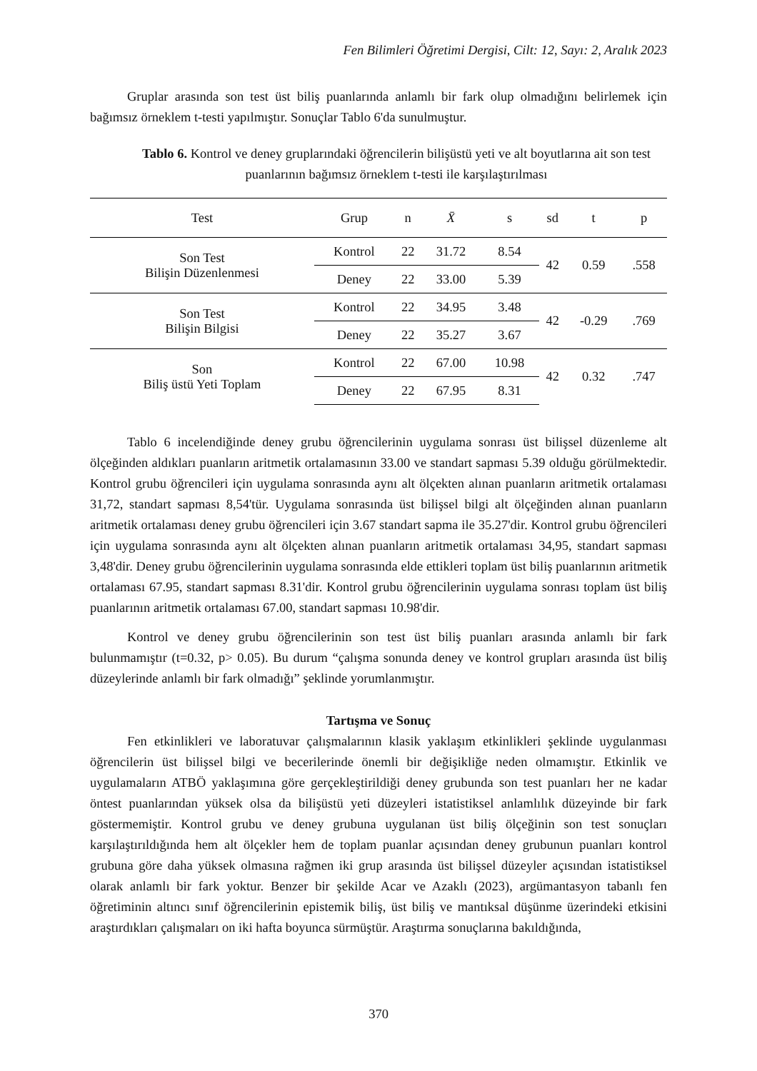Fen Bilimleri Öğretimi Dergisi, Cilt: 12, Sayı: 2, Aralık 2023
Gruplar arasında son test üst biliş puanlarında anlamlı bir fark olup olmadığını belirlemek için bağımsız örneklem t-testi yapılmıştır. Sonuçlar Tablo 6'da sunulmuştur.
Tablo 6. Kontrol ve deney gruplarındaki öğrencilerin bilişüstü yeti ve alt boyutlarına ait son test puanlarının bağımsız örneklem t-testi ile karşılaştırılması
| Test | Grup | n | X̄ | s | sd | t | p |
| --- | --- | --- | --- | --- | --- | --- | --- |
| Son Test Bilişin Düzenlenmesi | Kontrol | 22 | 31.72 | 8.54 | 42 | 0.59 | .558 |
| | Deney | 22 | 33.00 | 5.39 | | | |
| Son Test Bilişin Bilgisi | Kontrol | 22 | 34.95 | 3.48 | 42 | -0.29 | .769 |
| | Deney | 22 | 35.27 | 3.67 | | | |
| Son Biliş üstü Yeti Toplam | Kontrol | 22 | 67.00 | 10.98 | 42 | 0.32 | .747 |
| | Deney | 22 | 67.95 | 8.31 | | | |
Tablo 6 incelendiğinde deney grubu öğrencilerinin uygulama sonrası üst bilişsel düzenleme alt ölçeğinden aldıkları puanların aritmetik ortalamasının 33.00 ve standart sapması 5.39 olduğu görülmektedir. Kontrol grubu öğrencileri için uygulama sonrasında aynı alt ölçekten alınan puanların aritmetik ortalaması 31,72, standart sapması 8,54'tür. Uygulama sonrasında üst bilişsel bilgi alt ölçeğinden alınan puanların aritmetik ortalaması deney grubu öğrencileri için 3.67 standart sapma ile 35.27'dir. Kontrol grubu öğrencileri için uygulama sonrasında aynı alt ölçekten alınan puanların aritmetik ortalaması 34,95, standart sapması 3,48'dir. Deney grubu öğrencilerinin uygulama sonrasında elde ettikleri toplam üst biliş puanlarının aritmetik ortalaması 67.95, standart sapması 8.31'dir. Kontrol grubu öğrencilerinin uygulama sonrası toplam üst biliş puanlarının aritmetik ortalaması 67.00, standart sapması 10.98'dir.
Kontrol ve deney grubu öğrencilerinin son test üst biliş puanları arasında anlamlı bir fark bulunmamıştır (t=0.32, p> 0.05). Bu durum “çalışma sonunda deney ve kontrol grupları arasında üst biliş düzeylerinde anlamlı bir fark olmadığı” şeklinde yorumlanmıştır.
Tartışma ve Sonuç
Fen etkinlikleri ve laboratuvar çalışmalarının klasik yaklaşım etkinlikleri şeklinde uygulanması öğrencilerin üst bilişsel bilgi ve becerilerinde önemli bir değişikliğe neden olmamıştır. Etkinlik ve uygulamaların ATBÖ yaklaşımına göre gerçekleştirildiği deney grubunda son test puanları her ne kadar öntest puanlarından yüksek olsa da bilişüstü yeti düzeyleri istatistiksel anlamlılık düzeyinde bir fark göstermemiştir. Kontrol grubu ve deney grubuna uygulanan üst biliş ölçeğinin son test sonuçları karşılaştırıldığında hem alt ölçekler hem de toplam puanlar açısından deney grubunun puanları kontrol grubuna göre daha yüksek olmasına rağmen iki grup arasında üst bilişsel düzeyler açısından istatistiksel olarak anlamlı bir fark yoktur. Benzer bir şekilde Acar ve Azaklı (2023), argümantasyon tabanlı fen öğretiminin altıncı sınıf öğrencilerinin epistemik biliş, üst biliş ve mantıksal düşünme üzerindeki etkisini araştırdıkları çalışmaları on iki hafta boyunca sürmüştür. Araştırma sonuçlarına bakıldığında,
370